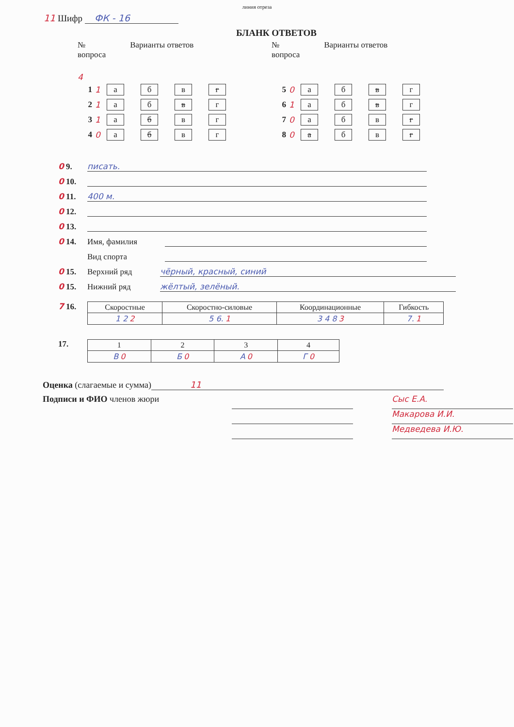линия отреза
11 Шифр ФК - 16
БЛАНК ОТВЕТОВ
№
вопроса
Варианты ответов
4
1 1 а б в г
2 1 а б в г
3 1 а б в г
4 0 а б в г
№
вопроса
Варианты ответов
5 0 а б в г
6 1 а б в г
7 0 а б в г
8 0 а б в г
0 9. писать.
0 10.
0 11. 400 м.
0 12.
0 13.
0 14. Имя, фамилия
Вид спорта
0 15. Верхний ряд чёрный, красный, синий
0 15. Нижний ряд жёлтый, зелёный.
7 16.
| Скоростные | Скоростно-силовые | Координационные | Гибкость |
| --- | --- | --- | --- |
| 1 2 2 | 5 6. 1 | 3 4 8 3 | 7. 1 |
17.
| 1 | 2 | 3 | 4 |
| --- | --- | --- | --- |
| В 0 | Б 0 | А 0 | Г 0 |
Оценка (слагаемые и сумма) 11
Подписи и ФИО членов жюри
Сыс Е.А.
Макарова И.И.
Медведева И.Ю.